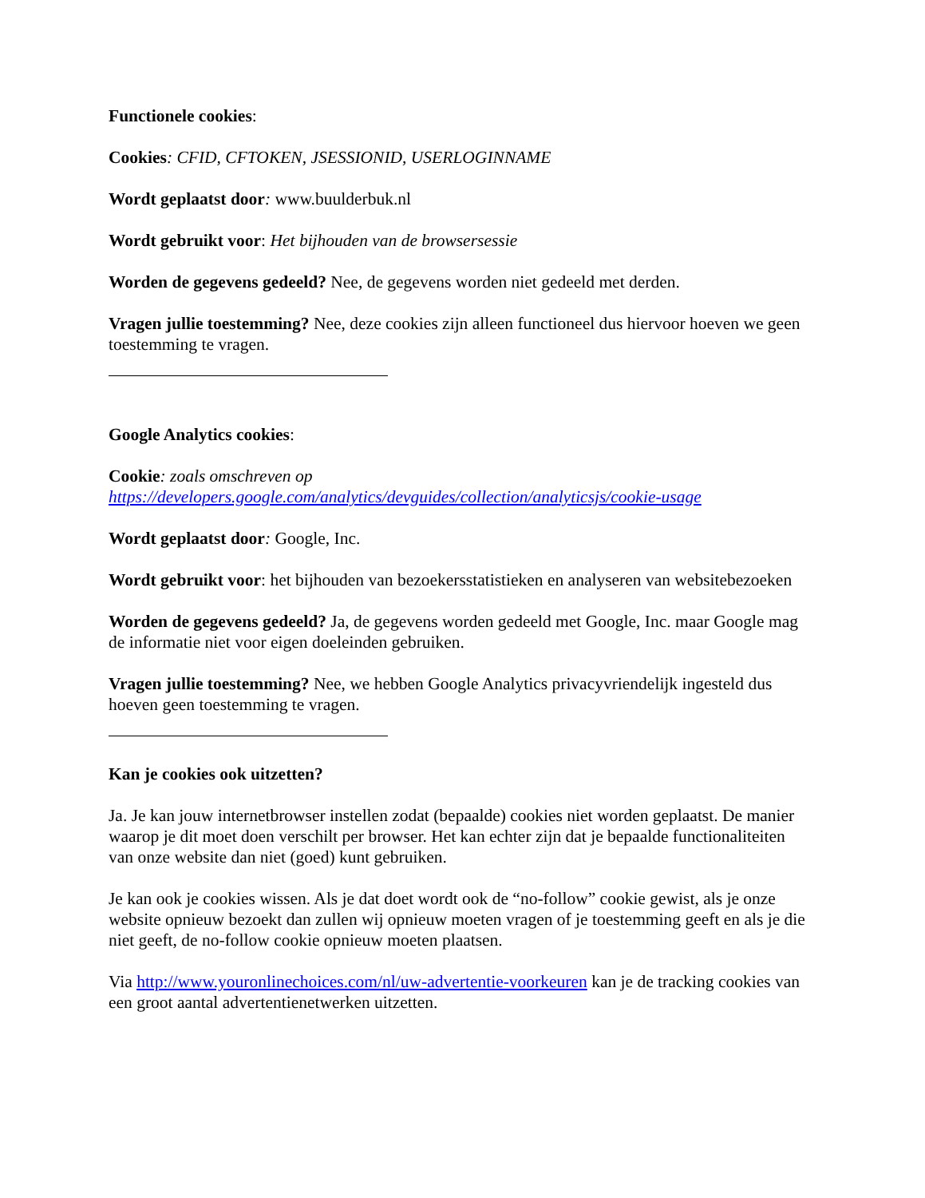Functionele cookies:
Cookies: CFID, CFTOKEN, JSESSIONID, USERLOGINNAME
Wordt geplaatst door: www.buulderbuk.nl
Wordt gebruikt voor: Het bijhouden van de browsersessie
Worden de gegevens gedeeld? Nee, de gegevens worden niet gedeeld met derden.
Vragen jullie toestemming? Nee, deze cookies zijn alleen functioneel dus hiervoor hoeven we geen toestemming te vragen.
Google Analytics cookies:
Cookie: zoals omschreven op https://developers.google.com/analytics/devguides/collection/analyticsjs/cookie-usage
Wordt geplaatst door: Google, Inc.
Wordt gebruikt voor: het bijhouden van bezoekersstatistieken en analyseren van websitebezoeken
Worden de gegevens gedeeld? Ja, de gegevens worden gedeeld met Google, Inc. maar Google mag de informatie niet voor eigen doeleinden gebruiken.
Vragen jullie toestemming? Nee, we hebben Google Analytics privacyvriendelijk ingesteld dus hoeven geen toestemming te vragen.
Kan je cookies ook uitzetten?
Ja. Je kan jouw internetbrowser instellen zodat (bepaalde) cookies niet worden geplaatst. De manier waarop je dit moet doen verschilt per browser. Het kan echter zijn dat je bepaalde functionaliteiten van onze website dan niet (goed) kunt gebruiken.
Je kan ook je cookies wissen. Als je dat doet wordt ook de “no-follow” cookie gewist, als je onze website opnieuw bezoekt dan zullen wij opnieuw moeten vragen of je toestemming geeft en als je die niet geeft, de no-follow cookie opnieuw moeten plaatsen.
Via http://www.youronlinechoices.com/nl/uw-advertentie-voorkeuren kan je de tracking cookies van een groot aantal advertentienetwerken uitzetten.